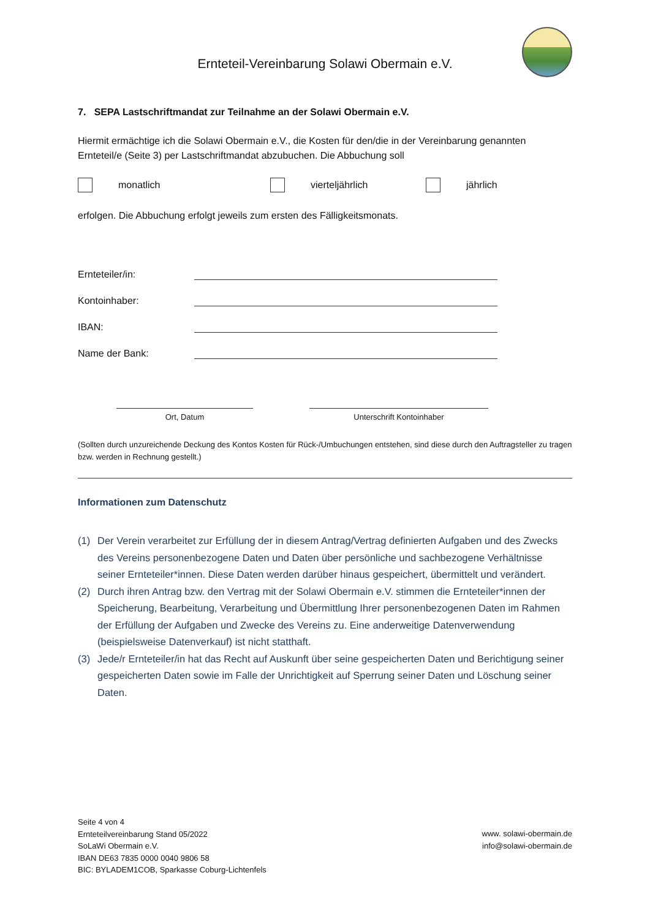Ernteteil-Vereinbarung Solawi Obermain e.V.
7. SEPA Lastschriftmandat zur Teilnahme an der Solawi Obermain e.V.
Hiermit ermächtige ich die Solawi Obermain e.V., die Kosten für den/die in der Vereinbarung genannten Ernteteil/e (Seite 3) per Lastschriftmandat abzubuchen. Die Abbuchung soll
monatlich vierteljährlich jährlich
erfolgen. Die Abbuchung erfolgt jeweils zum ersten des Fälligkeitsmonats.
Ernteteiler/in:
Kontoinhaber:
IBAN:
Name der Bank:
Ort, Datum Unterschrift Kontoinhaber
(Sollten durch unzureichende Deckung des Kontos Kosten für Rück-/Umbuchungen entstehen, sind diese durch den Auftragsteller zu tragen bzw. werden in Rechnung gestellt.)
Informationen zum Datenschutz
(1) Der Verein verarbeitet zur Erfüllung der in diesem Antrag/Vertrag definierten Aufgaben und des Zwecks des Vereins personenbezogene Daten und Daten über persönliche und sachbezogene Verhältnisse seiner Ernteteiler*innen. Diese Daten werden darüber hinaus gespeichert, übermittelt und verändert.
(2) Durch ihren Antrag bzw. den Vertrag mit der Solawi Obermain e.V. stimmen die Ernteteiler*innen der Speicherung, Bearbeitung, Verarbeitung und Übermittlung Ihrer personenbezogenen Daten im Rahmen der Erfüllung der Aufgaben und Zwecke des Vereins zu. Eine anderweitige Datenverwendung (beispielsweise Datenverkauf) ist nicht statthaft.
(3) Jede/r Ernteteiler/in hat das Recht auf Auskunft über seine gespeicherten Daten und Berichtigung seiner gespeicherten Daten sowie im Falle der Unrichtigkeit auf Sperrung seiner Daten und Löschung seiner Daten.
Seite 4 von 4
Ernteteilvereinbarung Stand 05/2022
SoLaWi Obermain e.V.
IBAN DE63 7835 0000 0040 9806 58
BIC: BYLADEM1COB, Sparkasse Coburg-Lichtenfels
www. solawi-obermain.de
info@solawi-obermain.de